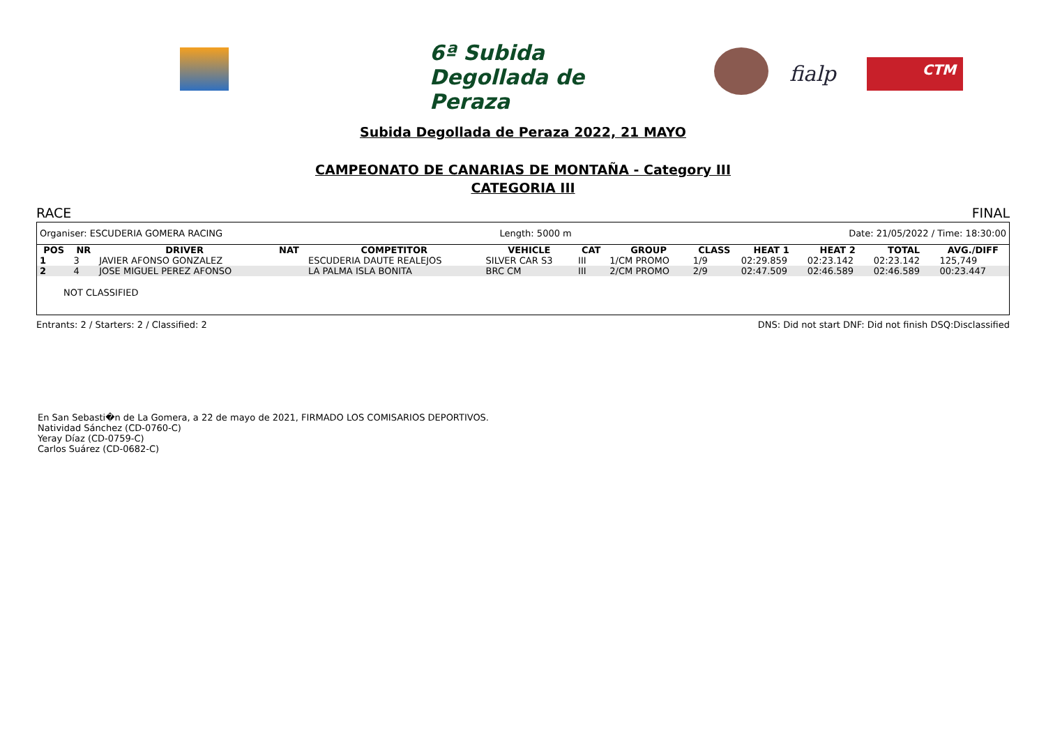6ª Subida Degollada de Peraza
fialp CTM
Subida Degollada de Peraza 2022, 21 MAYO
CAMPEONATO DE CANARIAS DE MONTAÑA - Category III
CATEGORIA III
RACE FINAL
Organiser: ESCUDERIA GOMERA RACING Length: 5000 m Date: 21/05/2022 / Time: 18:30:00
| POS | NR | DRIVER | NAT | COMPETITOR | VEHICLE | CAT | GROUP | CLASS | HEAT 1 | HEAT 2 | TOTAL | AVG./DIFF |
| --- | --- | --- | --- | --- | --- | --- | --- | --- | --- | --- | --- | --- |
| 1 | 3 | JAVIER AFONSO GONZALEZ | | ESCUDERIA DAUTE REALEJOS | SILVER CAR S3 | III | 1/CM PROMO | 1/9 | 02:29.859 | 02:23.142 | 02:23.142 | 125,749 |
| 2 | 4 | JOSE MIGUEL PEREZ AFONSO | | LA PALMA ISLA BONITA | BRC CM | III | 2/CM PROMO | 2/9 | 02:47.509 | 02:46.589 | 02:46.589 | 00:23.447 |
NOT CLASSIFIED
Entrants: 2 / Starters: 2 / Classified: 2 DNS: Did not start DNF: Did not finish DSQ:Disclassified
En San Sebasti�n de La Gomera, a 22 de mayo de 2021, FIRMADO LOS COMISARIOS DEPORTIVOS.
Natividad Sánchez (CD-0760-C)
Yeray Díaz (CD-0759-C)
Carlos Suárez (CD-0682-C)